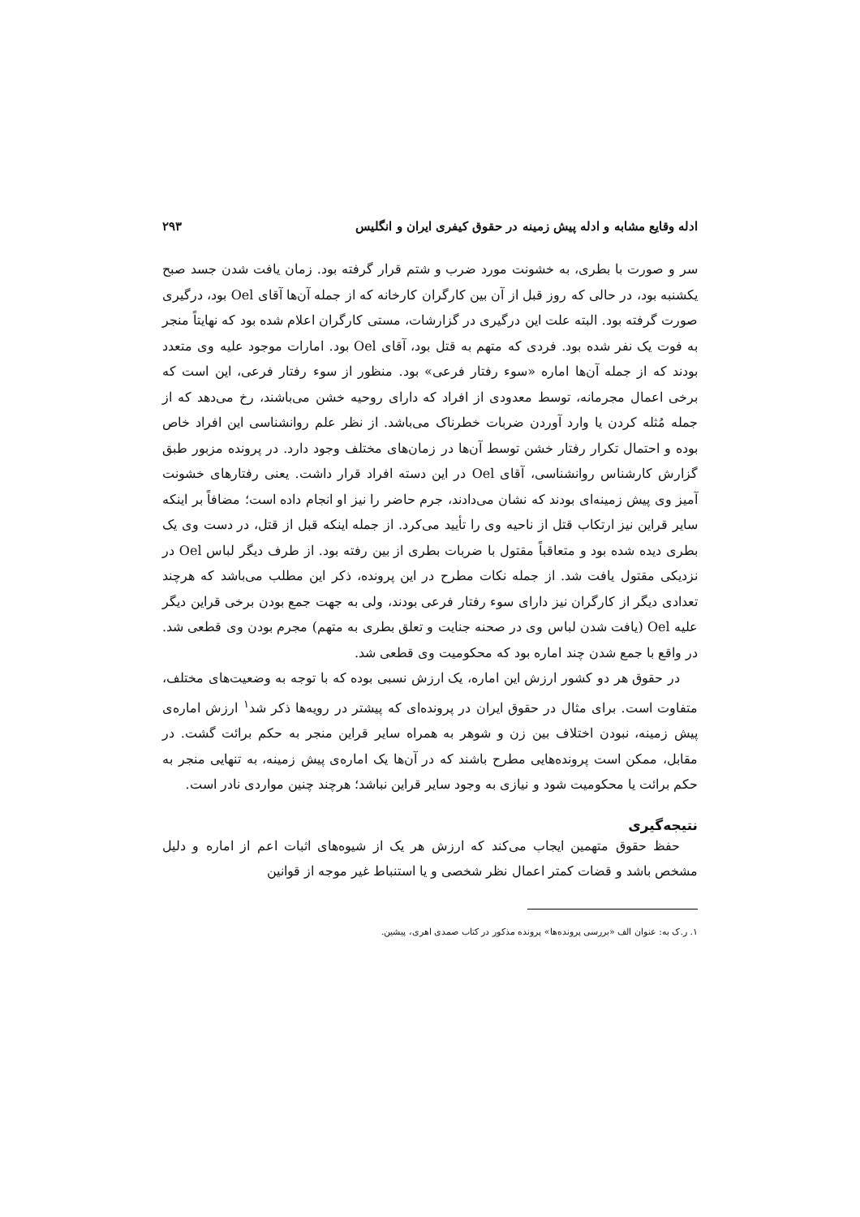ادله وقایع مشابه و ادله پیش زمینه در حقوق کیفری ایران و انگلیس ۲۹۳
سر و صورت با بطری، به خشونت مورد ضرب و شتم قرار گرفته بود. زمان یافت شدن جسد صبح یکشنبه بود، در حالی که روز قبل از آن بین کارگران کارخانه که از جمله آن‌ها آقای Oel بود، درگیری صورت گرفته بود. البته علت این درگیری در گزارشات، مستی کارگران اعلام شده بود که نهایتاً منجر به فوت یک نفر شده بود. فردی که متهم به قتل بود، آقای Oel بود. امارات موجود علیه وی متعدد بودند که از جمله آن‌ها اماره «سوء رفتار فرعی» بود. منظور از سوء رفتار فرعی، این است که برخی اعمال مجرمانه، توسط معدودی از افراد که دارای روحیه خشن می‌باشند، رخ می‌دهد که از جمله مُثله کردن یا وارد آوردن ضربات خطرناک می‌باشد. از نظر علم روانشناسی این افراد خاص بوده و احتمال تکرار رفتار خشن توسط آن‌ها در زمان‌های مختلف وجود دارد. در پرونده مزبور طبق گزارش کارشناس روانشناسی، آقای Oel در این دسته افراد قرار داشت. یعنی رفتارهای خشونت آمیز وی پیش زمینه‌ای بودند که نشان می‌دادند، جرم حاضر را نیز او انجام داده است؛ مضافاً بر اینکه سایر قراین نیز ارتکاب قتل از ناحیه وی را تأیید می‌کرد. از جمله اینکه قبل از قتل، در دست وی یک بطری دیده شده بود و متعاقباً مقتول با ضربات بطری از بین رفته بود. از طرف دیگر لباس Oel در نزدیکی مقتول یافت شد. از جمله نکات مطرح در این پرونده، ذکر این مطلب می‌باشد که هرچند تعدادی دیگر از کارگران نیز دارای سوء رفتار فرعی بودند، ولی به جهت جمع بودن برخی قراین دیگر علیه Oel (یافت شدن لباس وی در صحنه جنایت و تعلق بطری به متهم) مجرم بودن وی قطعی شد. در واقع با جمع شدن چند اماره بود که محکومیت وی قطعی شد.
در حقوق هر دو کشور ارزش این اماره، یک ارزش نسبی بوده که با توجه به وضعیت‌های مختلف، متفاوت است. برای مثال در حقوق ایران در پرونده‌ای که پیشتر در رویه‌ها ذکر شد<sup>۱</sup> ارزش اماره‌ی پیش زمینه، نبودن اختلاف بین زن و شوهر به همراه سایر قراین منجر به حکم برائت گشت. در مقابل، ممکن است پرونده‌هایی مطرح باشند که در آن‌ها یک اماره‌ی پیش زمینه، به تنهایی منجر به حکم برائت یا محکومیت شود و نیازی به وجود سایر قراین نباشد؛ هرچند چنین مواردی نادر است.
نتیجه‌گیری
حفظ حقوق متهمین ایجاب می‌کند که ارزش هر یک از شیوه‌های اثبات اعم از اماره و دلیل مشخص باشد و قضات کمتر اعمال نظر شخصی و یا استنباط غیر موجه از قوانین
۱. ر.ک به: عنوان الف «بررسی پرونده‌ها» پرونده مذکور در کتاب صمدی اهری، پیشین.